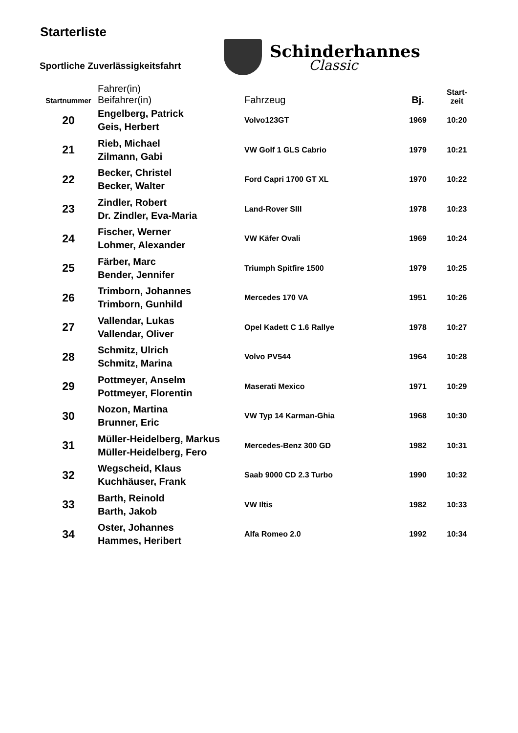Starterliste
Sportliche Zuverlässigkeitsfahrt
Schinderhannes
Classic
| Startnummer | Fahrer(in) Beifahrer(in) | Fahrzeug | Bj. | Start- zeit |
| --- | --- | --- | --- | --- |
| 20 | Engelberg, Patrick Geis, Herbert | Volvo123GT | 1969 | 10:20 |
| 21 | Rieb, Michael Zilmann, Gabi | VW Golf 1 GLS Cabrio | 1979 | 10:21 |
| 22 | Becker, Christel Becker, Walter | Ford Capri 1700 GT XL | 1970 | 10:22 |
| 23 | Zindler, Robert Dr. Zindler, Eva-Maria | Land-Rover SIII | 1978 | 10:23 |
| 24 | Fischer, Werner Lohmer, Alexander | VW Käfer Ovali | 1969 | 10:24 |
| 25 | Färber, Marc Bender, Jennifer | Triumph Spitfire 1500 | 1979 | 10:25 |
| 26 | Trimborn, Johannes Trimborn, Gunhild | Mercedes 170 VA | 1951 | 10:26 |
| 27 | Vallendar, Lukas Vallendar, Oliver | Opel Kadett C 1.6 Rallye | 1978 | 10:27 |
| 28 | Schmitz, Ulrich Schmitz, Marina | Volvo PV544 | 1964 | 10:28 |
| 29 | Pottmeyer, Anselm Pottmeyer, Florentin | Maserati Mexico | 1971 | 10:29 |
| 30 | Nozon, Martina Brunner, Eric | VW Typ 14 Karman-Ghia | 1968 | 10:30 |
| 31 | Müller-Heidelberg, Markus Müller-Heidelberg, Fero | Mercedes-Benz 300 GD | 1982 | 10:31 |
| 32 | Wegscheid, Klaus Kuchhäuser, Frank | Saab 9000 CD 2.3 Turbo | 1990 | 10:32 |
| 33 | Barth, Reinold Barth, Jakob | VW Iltis | 1982 | 10:33 |
| 34 | Oster, Johannes Hammes, Heribert | Alfa Romeo 2.0 | 1992 | 10:34 |